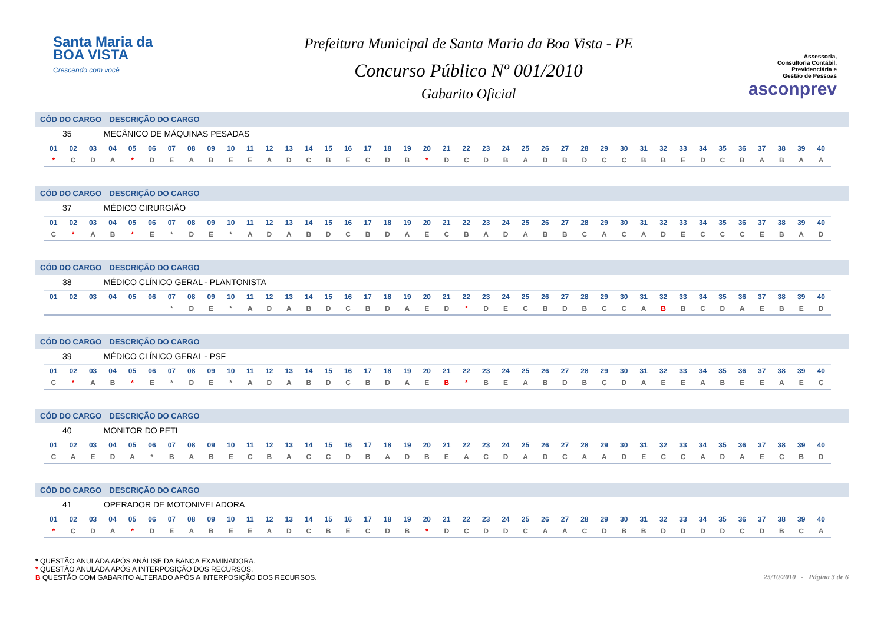Santa Maria da
BOA VISTA
Crescendo com você
Prefeitura Municipal de Santa Maria da Boa Vista - PE
Concurso Público Nº 001/2010
Gabarito Oficial
Assessoria,
Consultoria Contábil,
Previdenciária e
Gestão de Pessoas
asconprev
CÓD DO CARGO DESCRIÇÃO DO CARGO
35 MECÂNICO DE MÁQUINAS PESADAS
| 01 | 02 | 03 | 04 | 05 | 06 | 07 | 08 | 09 | 10 | 11 | 12 | 13 | 14 | 15 | 16 | 17 | 18 | 19 | 20 | 21 | 22 | 23 | 24 | 25 | 26 | 27 | 28 | 29 | 30 | 31 | 32 | 33 | 34 | 35 | 36 | 37 | 38 | 39 | 40 |
| * | C | D | A | * | D | E | A | B | E | E | A | D | C | B | E | C | D | B | * | D | C | D | B | A | D | B | D | C | C | B | B | E | D | C | B | A | B | A | A |
CÓD DO CARGO DESCRIÇÃO DO CARGO
37 MÉDICO CIRURGIÃO
| 01 | 02 | 03 | 04 | 05 | 06 | 07 | 08 | 09 | 10 | 11 | 12 | 13 | 14 | 15 | 16 | 17 | 18 | 19 | 20 | 21 | 22 | 23 | 24 | 25 | 26 | 27 | 28 | 29 | 30 | 31 | 32 | 33 | 34 | 35 | 36 | 37 | 38 | 39 | 40 |
| C | * | A | B | * | E | * | D | E | * | A | D | A | B | D | C | B | D | A | E | C | B | A | D | A | B | B | C | A | C | A | D | E | C | C | C | E | B | A | D |
CÓD DO CARGO DESCRIÇÃO DO CARGO
38 MÉDICO CLÍNICO GERAL - PLANTONISTA
| 01 | 02 | 03 | 04 | 05 | 06 | 07 | 08 | 09 | 10 | 11 | 12 | 13 | 14 | 15 | 16 | 17 | 18 | 19 | 20 | 21 | 22 | 23 | 24 | 25 | 26 | 27 | 28 | 29 | 30 | 31 | 32 | 33 | 34 | 35 | 36 | 37 | 38 | 39 | 40 |
| | | | | | | * | D | E | * | A | D | A | B | D | C | B | D | A | E | D | * | D | E | C | B | D | B | C | C | A | B | B | C | D | A | E | B | E | D |
CÓD DO CARGO DESCRIÇÃO DO CARGO
39 MÉDICO CLÍNICO GERAL - PSF
| 01 | 02 | 03 | 04 | 05 | 06 | 07 | 08 | 09 | 10 | 11 | 12 | 13 | 14 | 15 | 16 | 17 | 18 | 19 | 20 | 21 | 22 | 23 | 24 | 25 | 26 | 27 | 28 | 29 | 30 | 31 | 32 | 33 | 34 | 35 | 36 | 37 | 38 | 39 | 40 |
| C | * | A | B | * | E | * | D | E | * | A | D | A | B | D | C | B | D | A | E | B | * | B | E | A | B | D | B | C | D | A | E | E | A | B | E | E | A | E | C |
CÓD DO CARGO DESCRIÇÃO DO CARGO
40 MONITOR DO PETI
| 01 | 02 | 03 | 04 | 05 | 06 | 07 | 08 | 09 | 10 | 11 | 12 | 13 | 14 | 15 | 16 | 17 | 18 | 19 | 20 | 21 | 22 | 23 | 24 | 25 | 26 | 27 | 28 | 29 | 30 | 31 | 32 | 33 | 34 | 35 | 36 | 37 | 38 | 39 | 40 |
| C | A | E | D | A | * | B | A | B | E | C | B | A | C | C | D | B | A | D | B | E | A | C | D | A | D | C | A | A | D | E | C | C | A | D | A | E | C | B | D |
CÓD DO CARGO DESCRIÇÃO DO CARGO
41 OPERADOR DE MOTONIVELADORA
| 01 | 02 | 03 | 04 | 05 | 06 | 07 | 08 | 09 | 10 | 11 | 12 | 13 | 14 | 15 | 16 | 17 | 18 | 19 | 20 | 21 | 22 | 23 | 24 | 25 | 26 | 27 | 28 | 29 | 30 | 31 | 32 | 33 | 34 | 35 | 36 | 37 | 38 | 39 | 40 |
| * | C | D | A | * | D | E | A | B | E | E | A | D | C | B | E | C | D | B | * | D | C | D | D | C | A | A | C | D | B | B | D | D | D | D | C | D | B | C | A |
* QUESTÃO ANULADA APÓS ANÁLISE DA BANCA EXAMINADORA.
* QUESTÃO ANULADA APÓS A INTERPOSIÇÃO DOS RECURSOS.
B QUESTÃO COM GABARITO ALTERADO APÓS A INTERPOSIÇÃO DOS RECURSOS.
25/10/2010 - Página 3 de 6